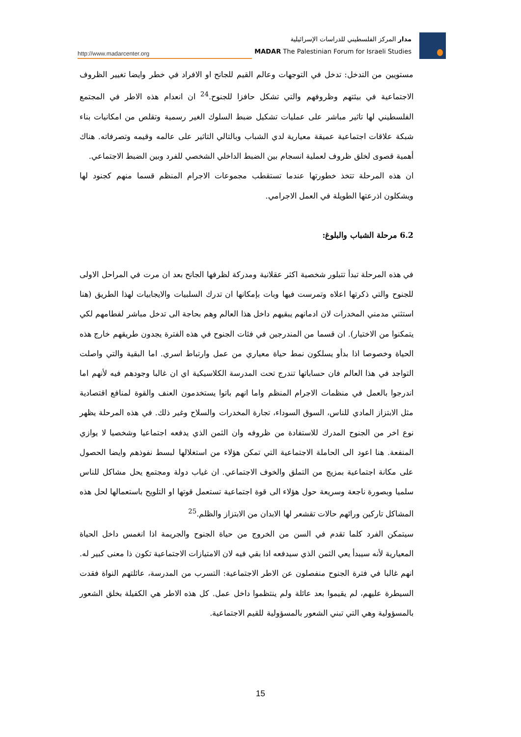http://www.madarcenter.org
مدار المركز الفلسطيني للدراسات الإسرائيلية
MADAR The Palestinian Forum for Israeli Studies
مستويين من التدخل: تدخل في التوجهات وعالم القيم للجانح او الافراد في خطر وايضا تغيير الظروف الاجتماعية في بيئتهم وظروفهم والتي تشكل حافزا للجنوح.<sup>24</sup> ان انعدام هذه الاطر في المجتمع الفلسطيني لها تاثير مباشر على عمليات تشكيل ضبط السلوك الغير رسمية وتقلص من امكانيات بناء شبكة علاقات اجتماعية عميقة معيارية لدي الشباب وبالتالي التاثير على عالمه وقيمه وتصرفاته. هناك أهمية قصوى لخلق ظروف لعملية انسجام بين الضبط الداخلي الشخصي للفرد وبين الضبط الاجتماعي.
ان هذه المرحلة تتخذ خطورتها عندما تستقطب مجموعات الاجرام المنظم قسما منهم كجنود لها ويشكلون اذرعتها الطويلة في العمل الاجرامي.
6.2 مرحلة الشباب والبلوغ:
في هذه المرحلة تبدأ تتبلور شخصية اكثر عقلانية ومدركة لظرفها الجانح بعد ان مرت في المراحل الاولى للجنوح والتي ذكرتها اعلاه وتمرست فيها وبات بإمكانها ان تدرك السلبيات والايجابيات لهذا الطريق (هنا استثني مدمني المخدرات لان ادمانهم يبقيهم داخل هذا العالم وهم بحاجة الى تدخل مباشر لفطامهم لكي يتمكنوا من الاختيار). ان قسما من المندرجين في فئات الجنوح في هذه الفترة يجدون طريقهم خارج هذه الحياة وخصوصا اذا بدأو يسلكون نمط حياة معياري من عمل وارتباط اسري. اما البقية والتي واصلت التواجد في هذا العالم فان حساباتها تندرج تحت المدرسة الكلاسيكية اي ان غالبا وجودهم فيه لأنهم اما اندرجوا بالعمل في منظمات الاجرام المنظم واما انهم باتوا يستخدمون العنف والقوة لمنافع اقتصادية مثل الابتزاز المادي للناس، السوق السوداء، تجارة المخدرات والسلاح وغير ذلك. في هذه المرحلة يظهر نوع اخر من الجنوح المدرك للاستفادة من ظروفه وان الثمن الذي يدفعه اجتماعيا وشخصيا لا يوازي المنفعة. هنا اعود الى الحاملة الاجتماعية التي تمكن هؤلاء من استغلالها لبسط نفوذهم وايضا الحصول على مكانة اجتماعية بمزيج من التملق والخوف الاجتماعي. ان غياب دولة ومجتمع يحل مشاكل للناس سلميا وبصورة ناجعة وسريعة حول هؤلاء الى قوة اجتماعية تستعمل قوتها او التلويح باستعمالها لحل هذه المشاكل تاركين ورائهم حالات تقشعر لها الابدان من الابتزاز والظلم.<sup>25</sup>
سيتمكن الفرد كلما تقدم في السن من الخروج من حياة الجنوح والجريمة اذا انغمس داخل الحياة المعيارية لأنه سيبدأ يعي الثمن الذي سيدفعه اذا بقي فيه لان الامتيازات الاجتماعية تكون ذا معنى كبير له. انهم غالبا في فترة الجنوح منفصلون عن الاطر الاجتماعية: التسرب من المدرسة، عائلتهم النواة فقدت السيطرة عليهم، لم يقيموا بعد عائلة ولم ينتظموا داخل عمل. كل هذه الاطر هي الكفيلة بخلق الشعور بالمسؤولية وهي التي تبني الشعور بالمسؤولية للقيم الاجتماعية.
15